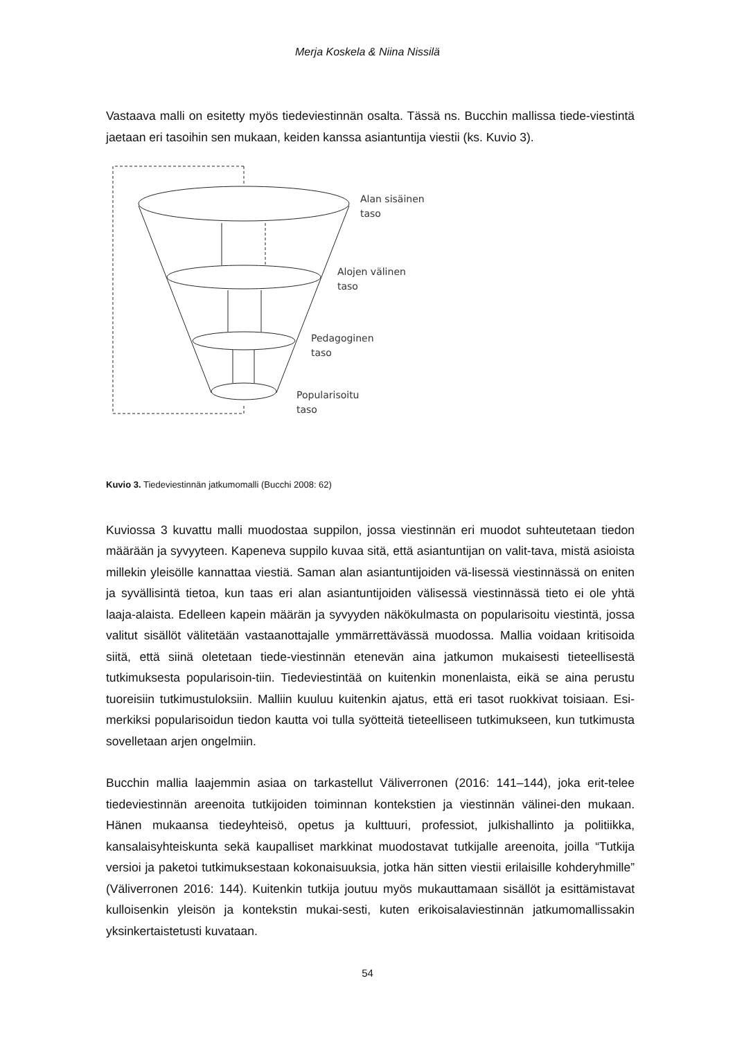Merja Koskela & Niina Nissilä
Vastaava malli on esitetty myös tiedeviestinnän osalta. Tässä ns. Bucchin mallissa tiede-viestintä jaetaan eri tasoihin sen mukaan, keiden kanssa asiantuntija viestii (ks. Kuvio 3).
Alan sisäinen
taso
Alojen välinen
taso
Pedagoginen
taso
Popularisoitu
taso
Kuvio 3. Tiedeviestinnän jatkumomalli (Bucchi 2008: 62)
Kuviossa 3 kuvattu malli muodostaa suppilon, jossa viestinnän eri muodot suhteutetaan tiedon määrään ja syvyyteen. Kapeneva suppilo kuvaa sitä, että asiantuntijan on valit-tava, mistä asioista millekin yleisölle kannattaa viestiä. Saman alan asiantuntijoiden vä-lisessä viestinnässä on eniten ja syvällisintä tietoa, kun taas eri alan asiantuntijoiden välisessä viestinnässä tieto ei ole yhtä laaja-alaista. Edelleen kapein määrän ja syvyyden näkökulmasta on popularisoitu viestintä, jossa valitut sisällöt välitetään vastaanottajalle ymmärrettävässä muodossa. Mallia voidaan kritisoida siitä, että siinä oletetaan tiede-viestinnän etenevän aina jatkumon mukaisesti tieteellisestä tutkimuksesta popularisoin-tiin. Tiedeviestintää on kuitenkin monenlaista, eikä se aina perustu tuoreisiin tutkimustuloksiin. Malliin kuuluu kuitenkin ajatus, että eri tasot ruokkivat toisiaan. Esi-merkiksi popularisoidun tiedon kautta voi tulla syötteitä tieteelliseen tutkimukseen, kun tutkimusta sovelletaan arjen ongelmiin.
Bucchin mallia laajemmin asiaa on tarkastellut Väliverronen (2016: 141–144), joka erit-telee tiedeviestinnän areenoita tutkijoiden toiminnan kontekstien ja viestinnän välinei-den mukaan. Hänen mukaansa tiedeyhteisö, opetus ja kulttuuri, professiot, julkishallinto ja politiikka, kansalaisyhteiskunta sekä kaupalliset markkinat muodostavat tutkijalle areenoita, joilla “Tutkija versioi ja paketoi tutkimuksestaan kokonaisuuksia, jotka hän sitten viestii erilaisille kohderyhmille” (Väliverronen 2016: 144). Kuitenkin tutkija joutuu myös mukauttamaan sisällöt ja esittämistavat kulloisenkin yleisön ja kontekstin mukai-sesti, kuten erikoisalaviestinnän jatkumomallissakin yksinkertaistetusti kuvataan.
54